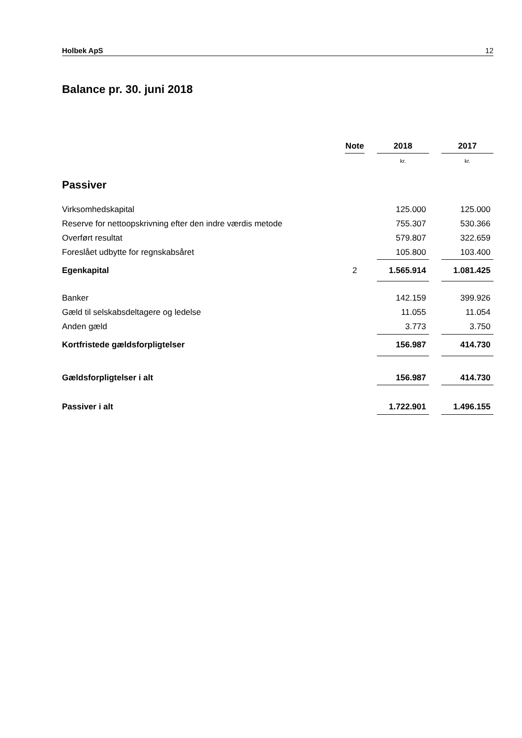Holbek ApS 12
Balance pr. 30. juni 2018
| | Note | | 2018 | | 2017 |
| --- | --- | --- | --- | --- | --- |
| | | | kr. | | kr. |
| Passiver | | | | | |
| Virksomhedskapital | | | 125.000 | | 125.000 |
| Reserve for nettoopskrivning efter den indre værdis metode | | | 755.307 | | 530.366 |
| Overført resultat | | | 579.807 | | 322.659 |
| Foreslået udbytte for regnskabsåret | | | 105.800 | | 103.400 |
| Egenkapital | 2 | | 1.565.914 | | 1.081.425 |
| Banker | | | 142.159 | | 399.926 |
| Gæld til selskabsdeltagere og ledelse | | | 11.055 | | 11.054 |
| Anden gæld | | | 3.773 | | 3.750 |
| Kortfristede gældsforpligtelser | | | 156.987 | | 414.730 |
| Gældsforpligtelser i alt | | | 156.987 | | 414.730 |
| Passiver i alt | | | 1.722.901 | | 1.496.155 |